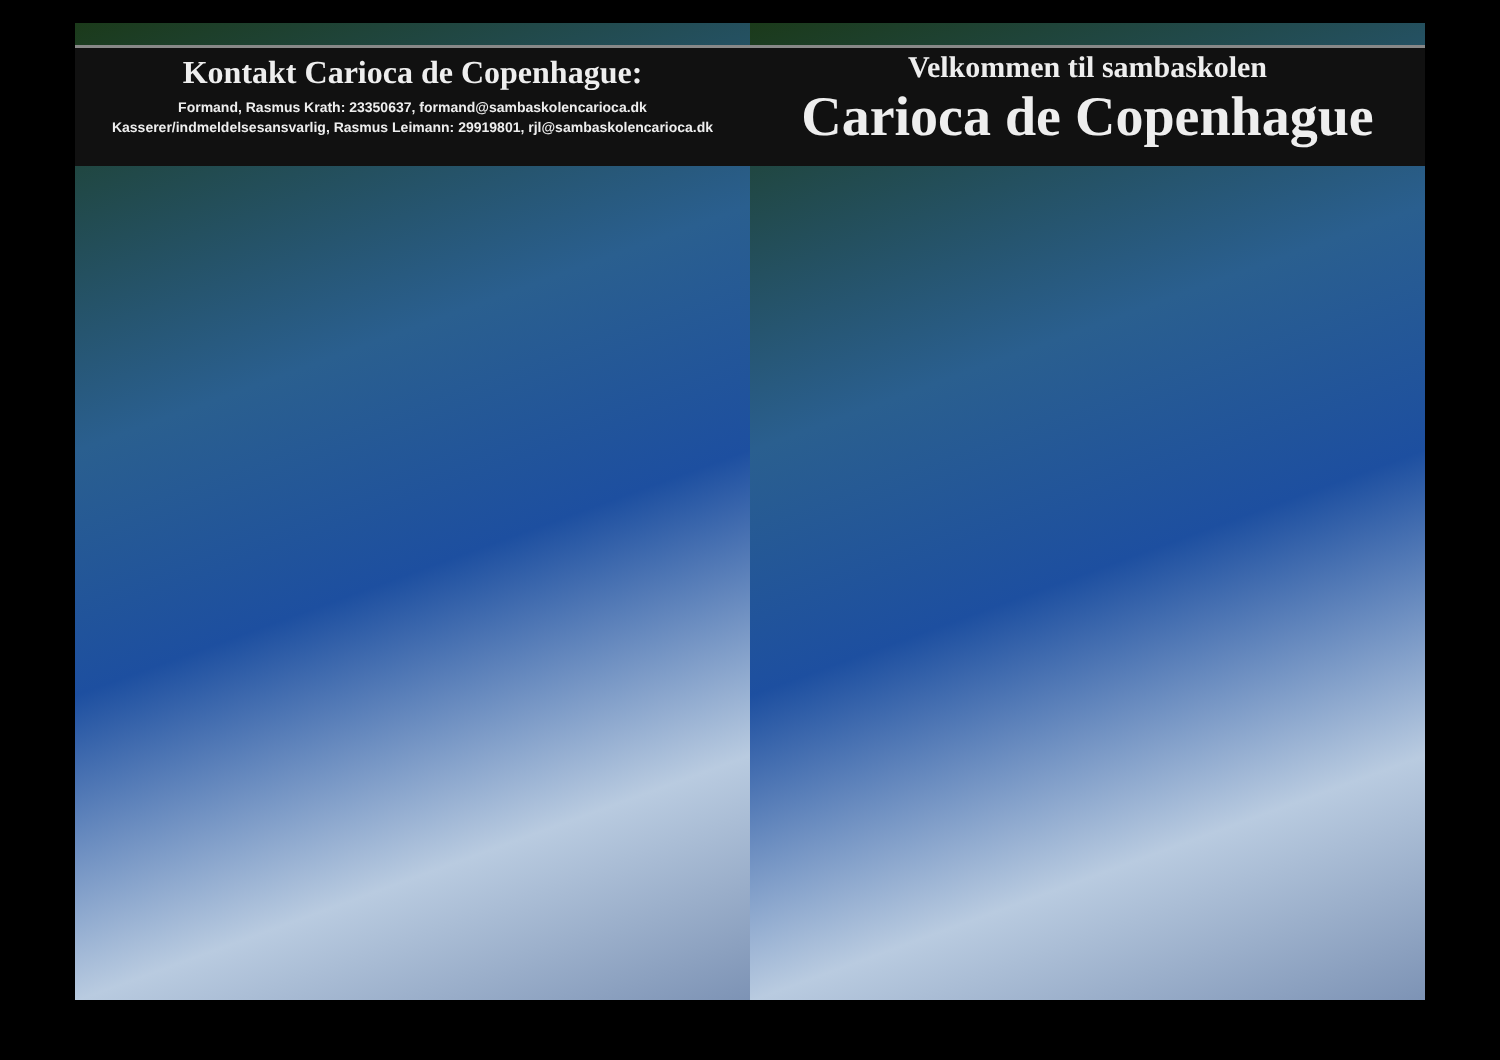Kontakt Carioca de Copenhague:
Formand, Rasmus Krath: 23350637, formand@sambaskolencarioca.dk
Kasserer/indmeldelsesansvarlig, Rasmus Leimann: 29919801, rjl@sambaskolencarioca.dk
Velkommen til sambaskolen
Carioca de Copenhague